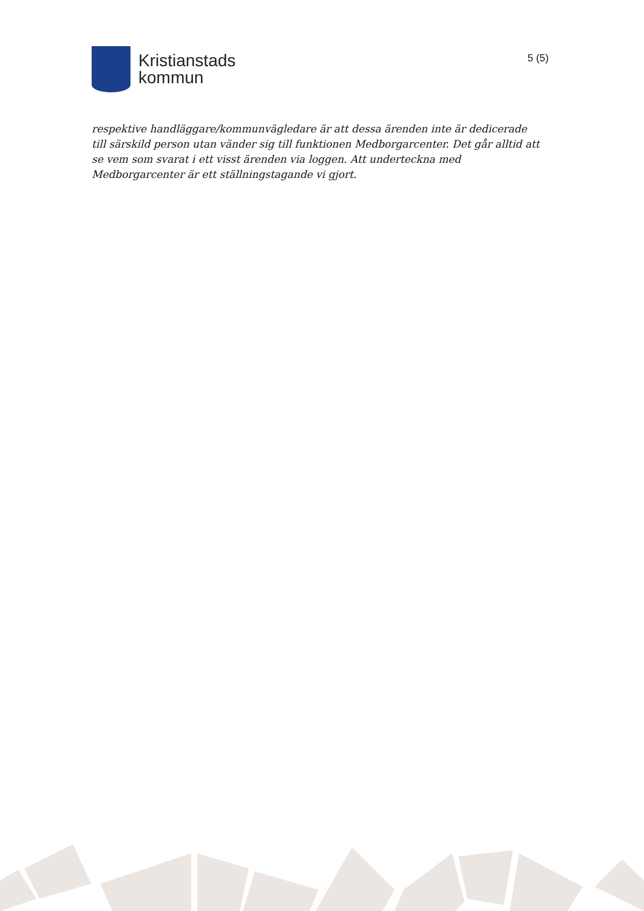Kristianstads
kommun
5 (5)
respektive handläggare/kommunvägledare är att dessa ärenden inte är dedicerade till särskild person utan vänder sig till funktionen Medborgarcenter. Det går alltid att se vem som svarat i ett visst ärenden via loggen. Att underteckna med Medborgarcenter är ett ställningstagande vi gjort.